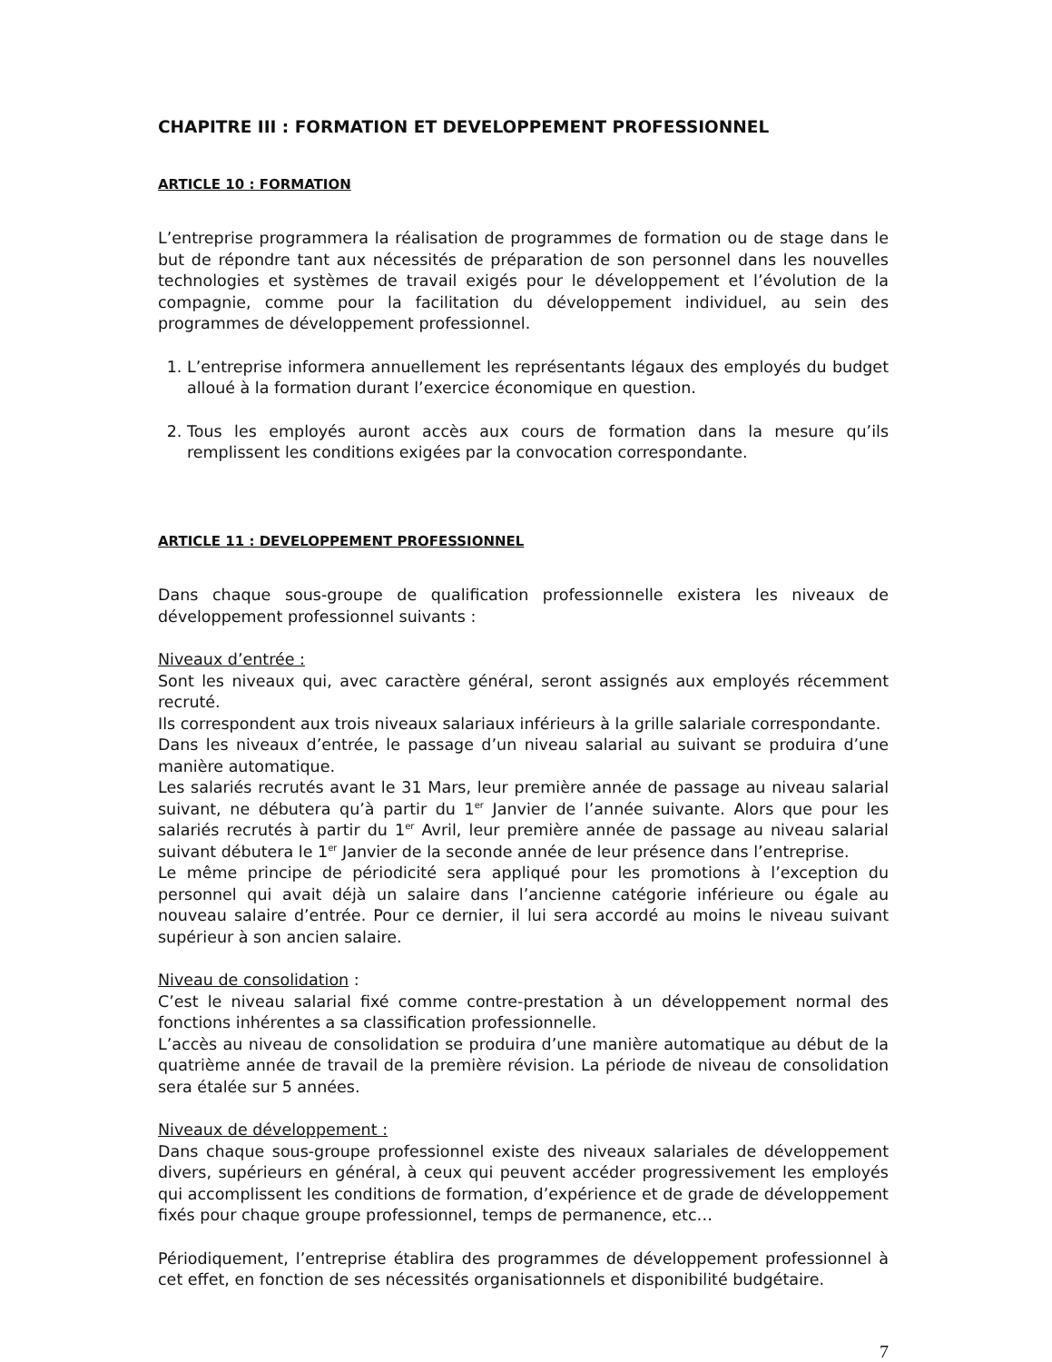CHAPITRE III : FORMATION ET DEVELOPPEMENT PROFESSIONNEL
ARTICLE 10 : FORMATION
L’entreprise programmera la réalisation de programmes de formation ou de stage dans le but de répondre tant aux nécessités de préparation de son personnel dans les nouvelles technologies et systèmes de travail exigés pour le développement et l’évolution de la compagnie, comme pour la facilitation du développement individuel, au sein des programmes de développement professionnel.
1. L’entreprise informera annuellement les représentants légaux des employés du budget alloué à la formation durant l’exercice économique en question.
2. Tous les employés auront accès aux cours de formation dans la mesure qu’ils remplissent les conditions exigées par la convocation correspondante.
ARTICLE 11 : DEVELOPPEMENT PROFESSIONNEL
Dans chaque sous-groupe de qualification professionnelle existera les niveaux de développement professionnel suivants :
Niveaux d’entrée :
Sont les niveaux qui, avec caractère général, seront assignés aux employés récemment recruté.
Ils correspondent aux trois niveaux salariaux inférieurs à la grille salariale correspondante.
Dans les niveaux d’entrée, le passage d’un niveau salarial au suivant se produira d’une manière automatique.
Les salariés recrutés avant le 31 Mars, leur première année de passage au niveau salarial suivant, ne débutera qu’à partir du 1<sup>er</sup> Janvier de l’année suivante. Alors que pour les salariés recrutés à partir du 1<sup>er</sup> Avril, leur première année de passage au niveau salarial suivant débutera le 1<sup>er</sup> Janvier de la seconde année de leur présence dans l’entreprise.
Le même principe de périodicité sera appliqué pour les promotions à l’exception du personnel qui avait déjà un salaire dans l’ancienne catégorie inférieure ou égale au nouveau salaire d’entrée. Pour ce dernier, il lui sera accordé au moins le niveau suivant supérieur à son ancien salaire.
Niveau de consolidation :
C’est le niveau salarial fixé comme contre-prestation à un développement normal des fonctions inhérentes a sa classification professionnelle.
L’accès au niveau de consolidation se produira d’une manière automatique au début de la quatrième année de travail de la première révision. La période de niveau de consolidation sera étalée sur 5 années.
Niveaux de développement :
Dans chaque sous-groupe professionnel existe des niveaux salariales de développement divers, supérieurs en général, à ceux qui peuvent accéder progressivement les employés qui accomplissent les conditions de formation, d’expérience et de grade de développement fixés pour chaque groupe professionnel, temps de permanence, etc…
Périodiquement, l’entreprise établira des programmes de développement professionnel à cet effet, en fonction de ses nécessités organisationnels et disponibilité budgétaire.
7